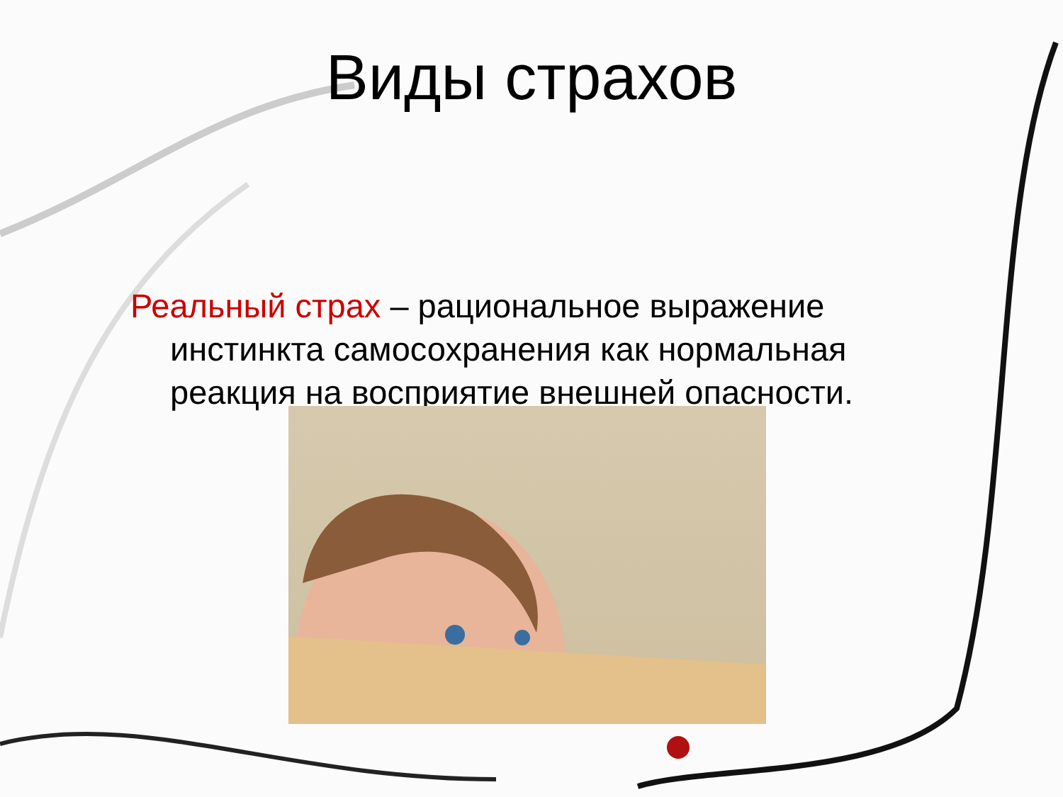Виды страхов
Реальный страх – рациональное выражение инстинкта самосохранения как нормальная реакция на восприятие внешней опасности.